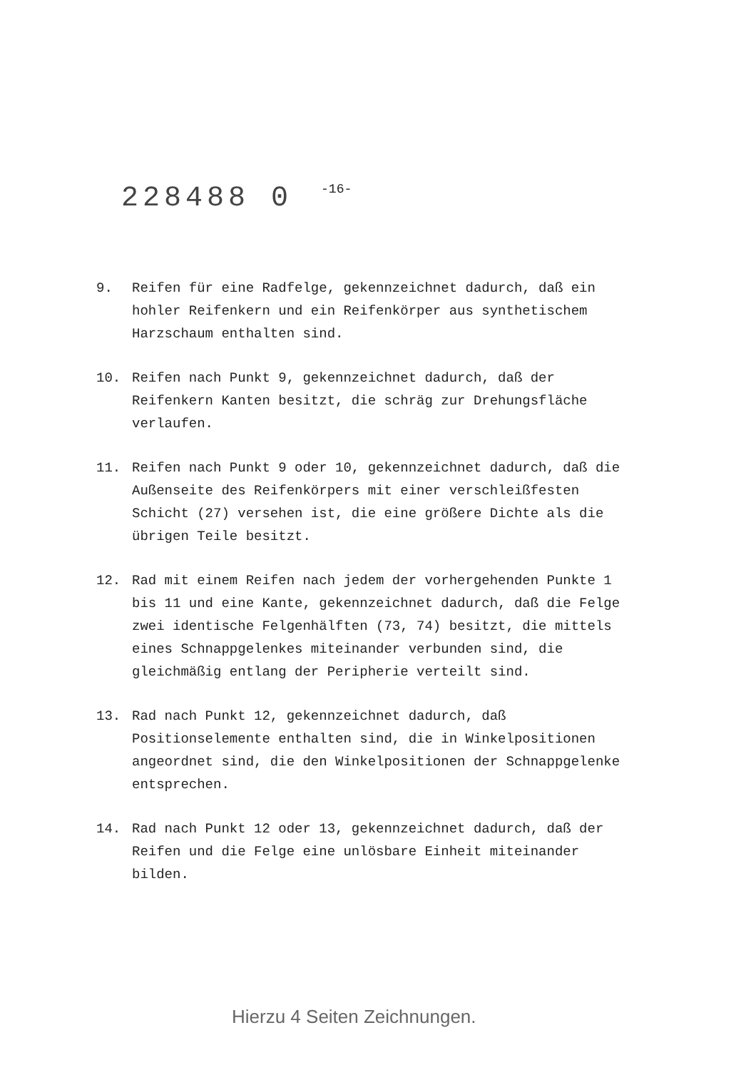228488 0 -16-
9. Reifen für eine Radfelge, gekennzeichnet dadurch, daß ein hohler Reifenkern und ein Reifenkörper aus synthetischem Harzschaum enthalten sind.
10. Reifen nach Punkt 9, gekennzeichnet dadurch, daß der Reifenkern Kanten besitzt, die schräg zur Drehungsfläche verlaufen.
11. Reifen nach Punkt 9 oder 10, gekennzeichnet dadurch, daß die Außenseite des Reifenkörpers mit einer verschleißfesten Schicht (27) versehen ist, die eine größere Dichte als die übrigen Teile besitzt.
12. Rad mit einem Reifen nach jedem der vorhergehenden Punkte 1 bis 11 und eine Kante, gekennzeichnet dadurch, daß die Felge zwei identische Felgenhälften (73, 74) besitzt, die mittels eines Schnappgelenkes miteinander verbunden sind, die gleichmäßig entlang der Peripherie verteilt sind.
13. Rad nach Punkt 12, gekennzeichnet dadurch, daß Positionselemente enthalten sind, die in Winkelpositionen angeordnet sind, die den Winkelpositionen der Schnappgelenke entsprechen.
14. Rad nach Punkt 12 oder 13, gekennzeichnet dadurch, daß der Reifen und die Felge eine unlösbare Einheit miteinander bilden.
Hierzu 4 Seiten Zeichnungen.